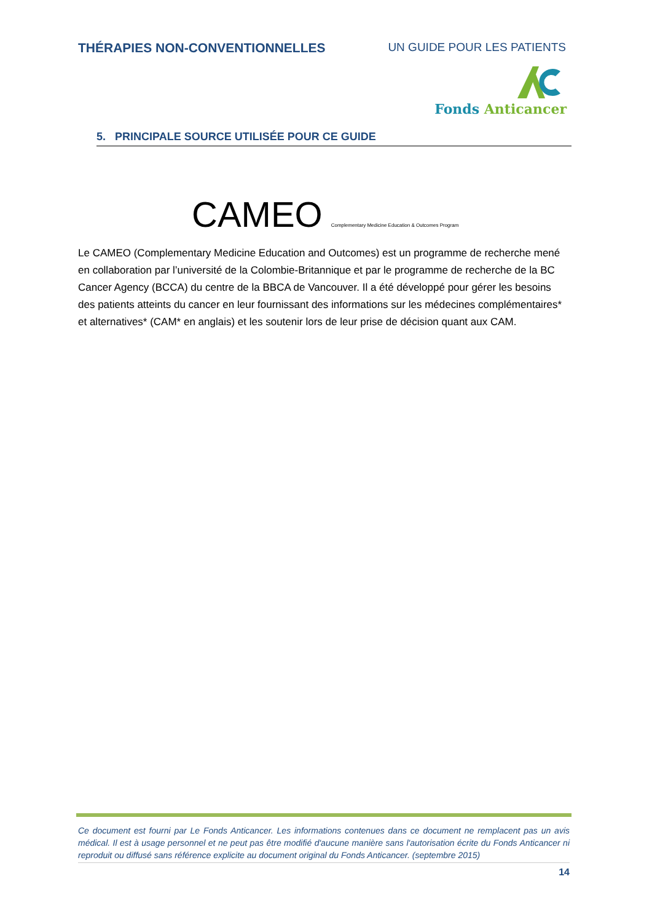THÉRAPIES NON-CONVENTIONNELLES UN GUIDE POUR LES PATIENTS
Fonds Anticancer
5. PRINCIPALE SOURCE UTILISÉE POUR CE GUIDE
CAMEO Complementary Medicine Education & Outcomes Program
Le CAMEO (Complementary Medicine Education and Outcomes) est un programme de recherche mené en collaboration par l’université de la Colombie-Britannique et par le programme de recherche de la BC Cancer Agency (BCCA) du centre de la BBCA de Vancouver. Il a été développé pour gérer les besoins des patients atteints du cancer en leur fournissant des informations sur les médecines complémentaires* et alternatives* (CAM* en anglais) et les soutenir lors de leur prise de décision quant aux CAM.
Ce document est fourni par Le Fonds Anticancer. Les informations contenues dans ce document ne remplacent pas un avis médical. Il est à usage personnel et ne peut pas être modifié d'aucune manière sans l'autorisation écrite du Fonds Anticancer ni reproduit ou diffusé sans référence explicite au document original du Fonds Anticancer. (septembre 2015)
14